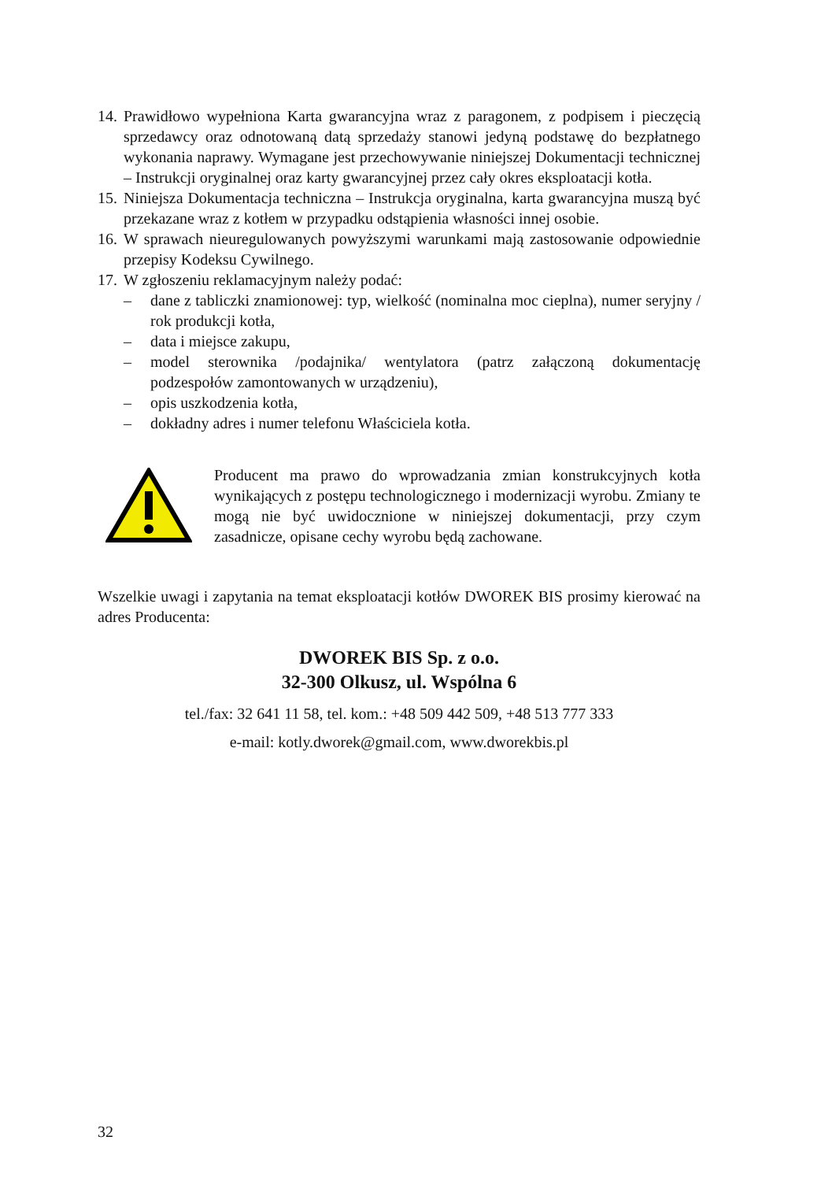14. Prawidłowo wypełniona Karta gwarancyjna wraz z paragonem, z podpisem i pieczęcią sprzedawcy oraz odnotowaną datą sprzedaży stanowi jedyną podstawę do bezpłatnego wykonania naprawy. Wymagane jest przechowywanie niniejszej Dokumentacji technicznej – Instrukcji oryginalnej oraz karty gwarancyjnej przez cały okres eksploatacji kotła.
15. Niniejsza Dokumentacja techniczna – Instrukcja oryginalna, karta gwarancyjna muszą być przekazane wraz z kotłem w przypadku odstąpienia własności innej osobie.
16. W sprawach nieuregulowanych powyższymi warunkami mają zastosowanie odpowiednie przepisy Kodeksu Cywilnego.
17. W zgłoszeniu reklamacyjnym należy podać:
– dane z tabliczki znamionowej: typ, wielkość (nominalna moc cieplna), numer seryjny / rok produkcji kotła,
– data i miejsce zakupu,
– model sterownika /podajnika/ wentylatora (patrz załączoną dokumentację podzespołów zamontowanych w urządzeniu),
– opis uszkodzenia kotła,
– dokładny adres i numer telefonu Właściciela kotła.
Producent ma prawo do wprowadzania zmian konstrukcyjnych kotła wynikających z postępu technologicznego i modernizacji wyrobu. Zmiany te mogą nie być uwidocznione w niniejszej dokumentacji, przy czym zasadnicze, opisane cechy wyrobu będą zachowane.
Wszelkie uwagi i zapytania na temat eksploatacji kotłów DWOREK BIS prosimy kierować na adres Producenta:
DWOREK BIS Sp. z o.o.
32-300 Olkusz, ul. Wspólna 6
tel./fax: 32 641 11 58, tel. kom.: +48 509 442 509, +48 513 777 333
e-mail: kotly.dworek@gmail.com, www.dworekbis.pl
32